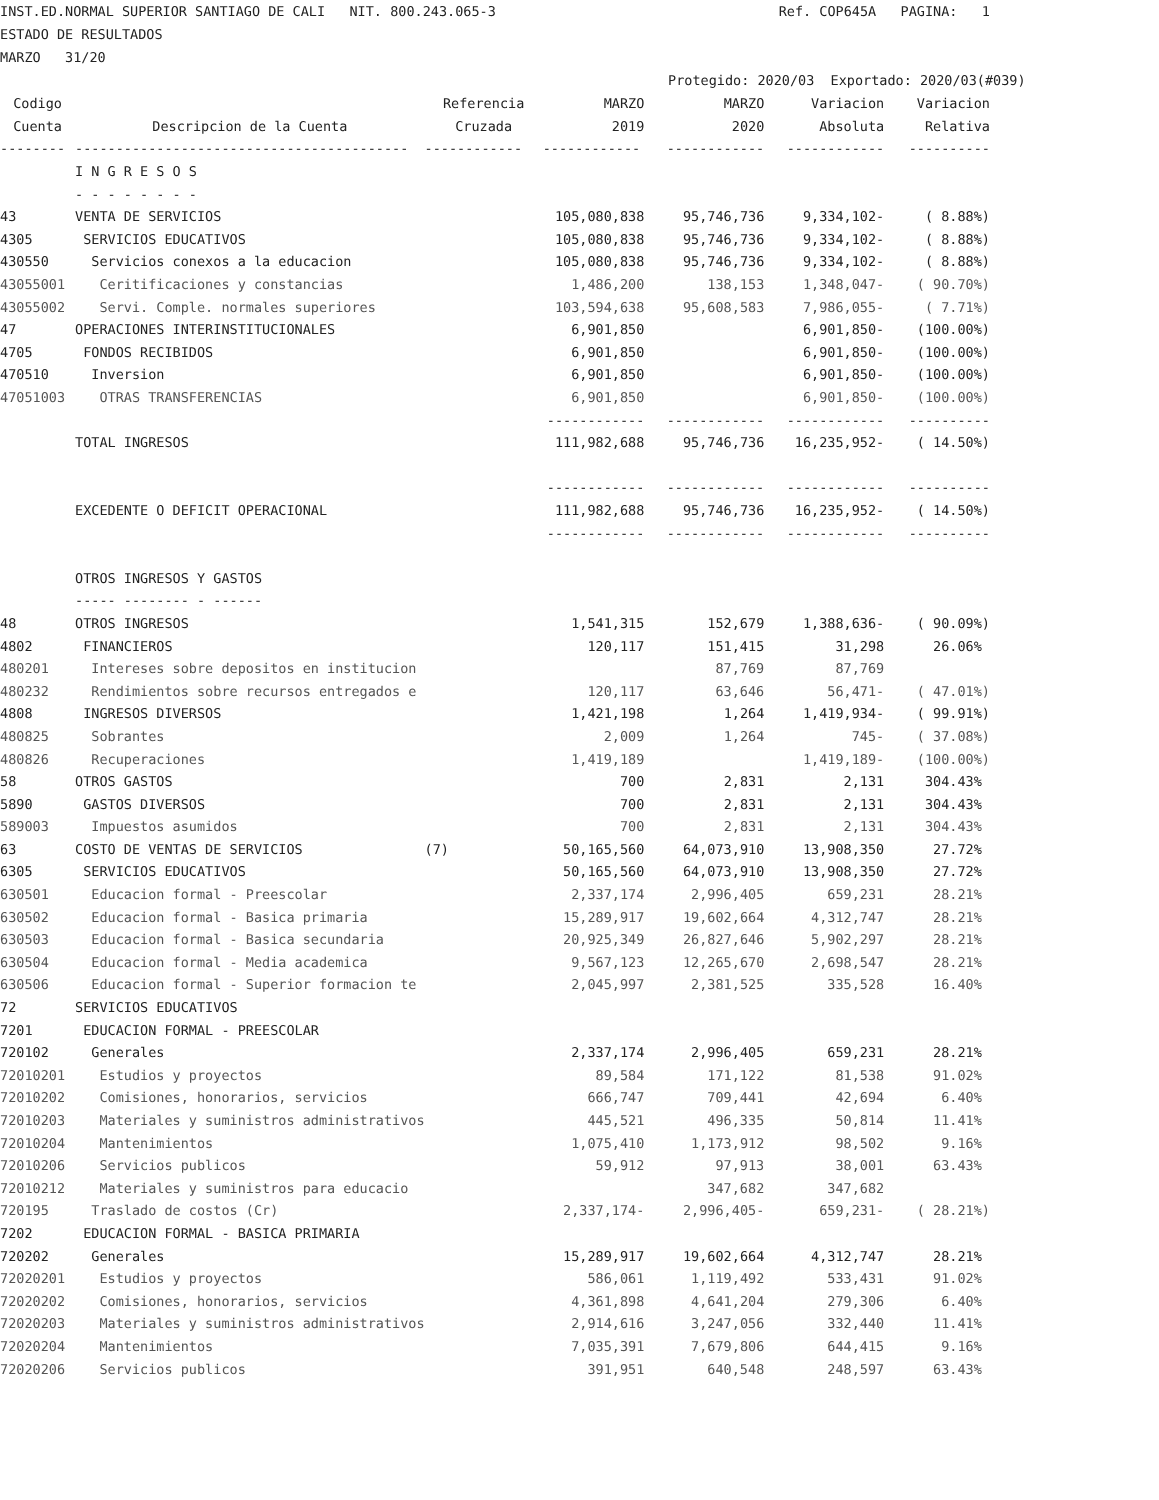INST.ED.NORMAL SUPERIOR SANTIAGO DE CALI NIT. 800.243.065-3 Ref. COP645A PAGINA: 1
ESTADO DE RESULTADOS
MARZO 31/20
Protegido: 2020/03 Exportado: 2020/03(#039)
| Codigo | | Referencia | MARZO | MARZO | Variacion | Variacion |
| --- | --- | --- | --- | --- | --- | --- |
| Cuenta | Descripcion de la Cuenta | Cruzada | 2019 | 2020 | Absoluta | Relativa |
| -------- | ----------------------------------------- | ------------ | ------------ | ------------ | ------------ | ---------- |
| | I N G R E S O S | | | | | |
| | - - - - - - - - | | | | | |
| 43 | VENTA DE SERVICIOS | | 105,080,838 | 95,746,736 | 9,334,102- | ( 8.88%) |
| 4305 | SERVICIOS EDUCATIVOS | | 105,080,838 | 95,746,736 | 9,334,102- | ( 8.88%) |
| 430550 | Servicios conexos a la educacion | | 105,080,838 | 95,746,736 | 9,334,102- | ( 8.88%) |
| 43055001 | Ceritificaciones y constancias | | 1,486,200 | 138,153 | 1,348,047- | ( 90.70%) |
| 43055002 | Servi. Comple. normales superiores | | 103,594,638 | 95,608,583 | 7,986,055- | ( 7.71%) |
| 47 | OPERACIONES INTERINSTITUCIONALES | | 6,901,850 | | 6,901,850- | (100.00%) |
| 4705 | FONDOS RECIBIDOS | | 6,901,850 | | 6,901,850- | (100.00%) |
| 470510 | Inversion | | 6,901,850 | | 6,901,850- | (100.00%) |
| 47051003 | OTRAS TRANSFERENCIAS | | 6,901,850 | | 6,901,850- | (100.00%) |
| | | | ------------ | ------------ | ------------ | ---------- |
| | TOTAL INGRESOS | | 111,982,688 | 95,746,736 | 16,235,952- | ( 14.50%) |
| | | | ------------ | ------------ | ------------ | ---------- |
| | EXCEDENTE O DEFICIT OPERACIONAL | | 111,982,688 | 95,746,736 | 16,235,952- | ( 14.50%) |
| | | | ------------ | ------------ | ------------ | ---------- |
| | OTROS INGRESOS Y GASTOS | | | | | |
| | ----- -------- - ------ | | | | | |
| 48 | OTROS INGRESOS | | 1,541,315 | 152,679 | 1,388,636- | ( 90.09%) |
| 4802 | FINANCIEROS | | 120,117 | 151,415 | 31,298 | 26.06% |
| 480201 | Intereses sobre depositos en institucion | | | 87,769 | 87,769 | |
| 480232 | Rendimientos sobre recursos entregados e | | 120,117 | 63,646 | 56,471- | ( 47.01%) |
| 4808 | INGRESOS DIVERSOS | | 1,421,198 | 1,264 | 1,419,934- | ( 99.91%) |
| 480825 | Sobrantes | | 2,009 | 1,264 | 745- | ( 37.08%) |
| 480826 | Recuperaciones | | 1,419,189 | | 1,419,189- | (100.00%) |
| 58 | OTROS GASTOS | | 700 | 2,831 | 2,131 | 304.43% |
| 5890 | GASTOS DIVERSOS | | 700 | 2,831 | 2,131 | 304.43% |
| 589003 | Impuestos asumidos | | 700 | 2,831 | 2,131 | 304.43% |
| 63 | COSTO DE VENTAS DE SERVICIOS | (7) | 50,165,560 | 64,073,910 | 13,908,350 | 27.72% |
| 6305 | SERVICIOS EDUCATIVOS | | 50,165,560 | 64,073,910 | 13,908,350 | 27.72% |
| 630501 | Educacion formal - Preescolar | | 2,337,174 | 2,996,405 | 659,231 | 28.21% |
| 630502 | Educacion formal - Basica primaria | | 15,289,917 | 19,602,664 | 4,312,747 | 28.21% |
| 630503 | Educacion formal - Basica secundaria | | 20,925,349 | 26,827,646 | 5,902,297 | 28.21% |
| 630504 | Educacion formal - Media academica | | 9,567,123 | 12,265,670 | 2,698,547 | 28.21% |
| 630506 | Educacion formal - Superior formacion te | | 2,045,997 | 2,381,525 | 335,528 | 16.40% |
| 72 | SERVICIOS EDUCATIVOS | | | | | |
| 7201 | EDUCACION FORMAL - PREESCOLAR | | | | | |
| 720102 | Generales | | 2,337,174 | 2,996,405 | 659,231 | 28.21% |
| 72010201 | Estudios y proyectos | | 89,584 | 171,122 | 81,538 | 91.02% |
| 72010202 | Comisiones, honorarios, servicios | | 666,747 | 709,441 | 42,694 | 6.40% |
| 72010203 | Materiales y suministros administrativos | | 445,521 | 496,335 | 50,814 | 11.41% |
| 72010204 | Mantenimientos | | 1,075,410 | 1,173,912 | 98,502 | 9.16% |
| 72010206 | Servicios publicos | | 59,912 | 97,913 | 38,001 | 63.43% |
| 72010212 | Materiales y suministros para educacio | | | 347,682 | 347,682 | |
| 720195 | Traslado de costos (Cr) | | 2,337,174- | 2,996,405- | 659,231- | ( 28.21%) |
| 7202 | EDUCACION FORMAL - BASICA PRIMARIA | | | | | |
| 720202 | Generales | | 15,289,917 | 19,602,664 | 4,312,747 | 28.21% |
| 72020201 | Estudios y proyectos | | 586,061 | 1,119,492 | 533,431 | 91.02% |
| 72020202 | Comisiones, honorarios, servicios | | 4,361,898 | 4,641,204 | 279,306 | 6.40% |
| 72020203 | Materiales y suministros administrativos | | 2,914,616 | 3,247,056 | 332,440 | 11.41% |
| 72020204 | Mantenimientos | | 7,035,391 | 7,679,806 | 644,415 | 9.16% |
| 72020206 | Servicios publicos | | 391,951 | 640,548 | 248,597 | 63.43% |